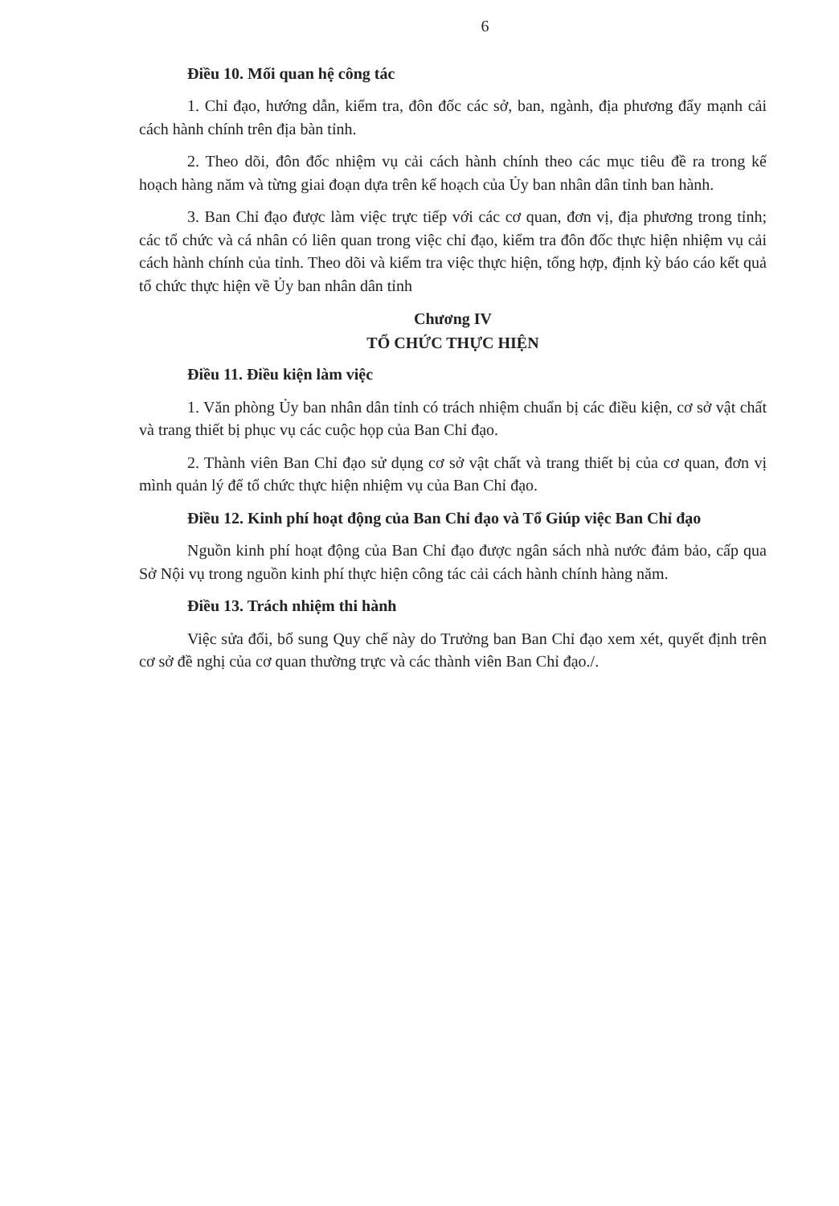6
Điều 10. Mối quan hệ công tác
1. Chỉ đạo, hướng dẫn, kiểm tra, đôn đốc các sở, ban, ngành, địa phương đẩy mạnh cải cách hành chính trên địa bàn tỉnh.
2. Theo dõi, đôn đốc nhiệm vụ cải cách hành chính theo các mục tiêu đề ra trong kế hoạch hàng năm và từng giai đoạn dựa trên kế hoạch của Ủy ban nhân dân tỉnh ban hành.
3. Ban Chỉ đạo được làm việc trực tiếp với các cơ quan, đơn vị, địa phương trong tỉnh; các tổ chức và cá nhân có liên quan trong việc chỉ đạo, kiểm tra đôn đốc thực hiện nhiệm vụ cải cách hành chính của tỉnh. Theo dõi và kiểm tra việc thực hiện, tổng hợp, định kỳ báo cáo kết quả tổ chức thực hiện về Ủy ban nhân dân tỉnh
Chương IV
TỔ CHỨC THỰC HIỆN
Điều 11. Điều kiện làm việc
1. Văn phòng Ủy ban nhân dân tỉnh có trách nhiệm chuẩn bị các điều kiện, cơ sở vật chất và trang thiết bị phục vụ các cuộc họp của Ban Chỉ đạo.
2. Thành viên Ban Chỉ đạo sử dụng cơ sở vật chất và trang thiết bị của cơ quan, đơn vị mình quản lý để tổ chức thực hiện nhiệm vụ của Ban Chỉ đạo.
Điều 12. Kinh phí hoạt động của Ban Chỉ đạo và Tổ Giúp việc Ban Chỉ đạo
Nguồn kinh phí hoạt động của Ban Chỉ đạo được ngân sách nhà nước đảm bảo, cấp qua Sở Nội vụ trong nguồn kinh phí thực hiện công tác cải cách hành chính hàng năm.
Điều 13. Trách nhiệm thi hành
Việc sửa đổi, bổ sung Quy chế này do Trưởng ban Ban Chỉ đạo xem xét, quyết định trên cơ sở đề nghị của cơ quan thường trực và các thành viên Ban Chỉ đạo./.